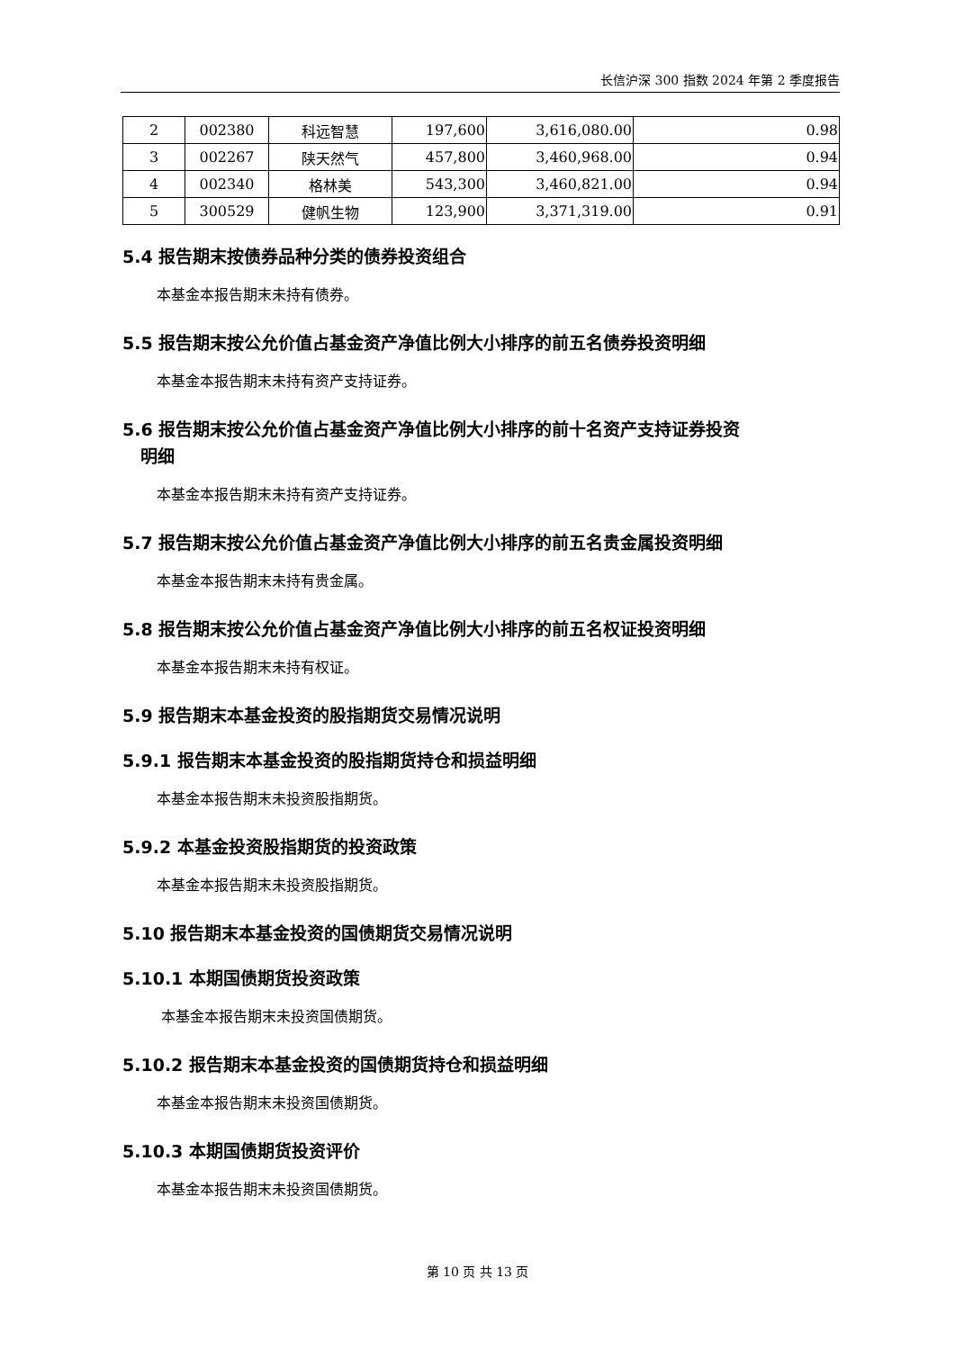长信沪深 300 指数 2024 年第 2 季度报告
| 2 | 002380 | 科远智慧 | 197,600 | 3,616,080.00 | 0.98 |
| 3 | 002267 | 陕天然气 | 457,800 | 3,460,968.00 | 0.94 |
| 4 | 002340 | 格林美 | 543,300 | 3,460,821.00 | 0.94 |
| 5 | 300529 | 健帆生物 | 123,900 | 3,371,319.00 | 0.91 |
5.4 报告期末按债券品种分类的债券投资组合
本基金本报告期末未持有债券。
5.5 报告期末按公允价值占基金资产净值比例大小排序的前五名债券投资明细
本基金本报告期末未持有资产支持证券。
5.6 报告期末按公允价值占基金资产净值比例大小排序的前十名资产支持证券投资
明细
本基金本报告期末未持有资产支持证券。
5.7 报告期末按公允价值占基金资产净值比例大小排序的前五名贵金属投资明细
本基金本报告期末未持有贵金属。
5.8 报告期末按公允价值占基金资产净值比例大小排序的前五名权证投资明细
本基金本报告期末未持有权证。
5.9 报告期末本基金投资的股指期货交易情况说明
5.9.1 报告期末本基金投资的股指期货持仓和损益明细
本基金本报告期末未投资股指期货。
5.9.2 本基金投资股指期货的投资政策
本基金本报告期末未投资股指期货。
5.10 报告期末本基金投资的国债期货交易情况说明
5.10.1 本期国债期货投资政策
本基金本报告期末未投资国债期货。
5.10.2 报告期末本基金投资的国债期货持仓和损益明细
本基金本报告期末未投资国债期货。
5.10.3 本期国债期货投资评价
本基金本报告期末未投资国债期货。
第 10 页 共 13 页